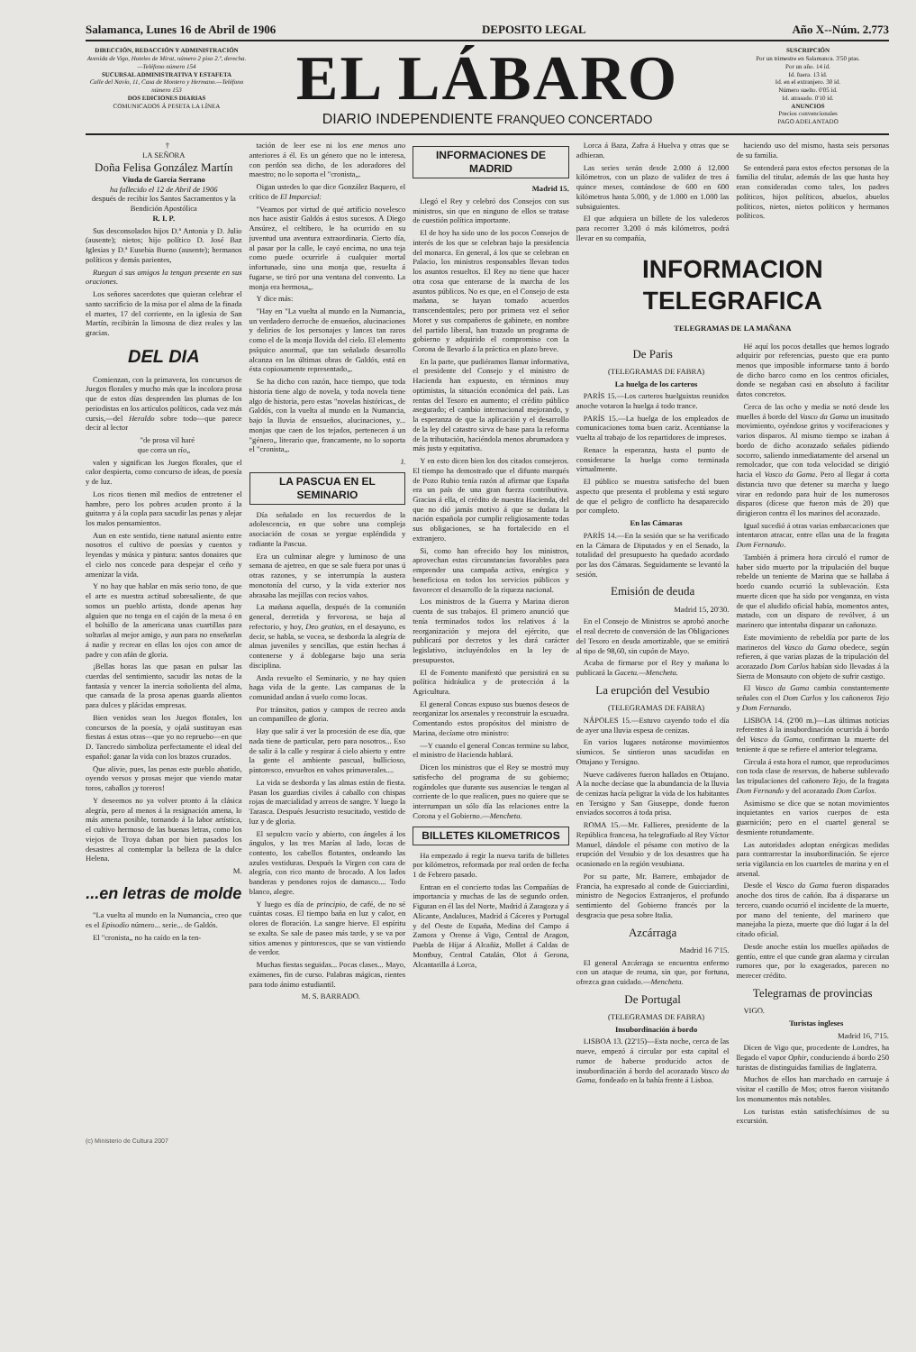Salamanca, Lunes 16 de Abril de 1906 DEPOSITO LEGAL Año X--Núm. 2.773
DIRECCIÓN, REDACCIÓN Y ADMINISTRACIÓN
Avenida de Vigo, Hoteles de Mirat, número 2 piso 2.º, derecha.—Teléfono número 154
SUCURSAL ADMINISTRATIVA Y ESTAFETA
Calle del Navío, 11, Casa de Montero y Hermano.—Teléfono número 153
DOS EDICIONES DIARIAS
COMUNICADOS Á PESETA LA LÍNEA
EL LÁBARO
DIARIO INDEPENDIENTE FRANQUEO CONCERTADO
SUSCRIPCIÓN
Por un trimestre en Salamanca. 3'50 ptas.
Por un año. 14 íd.
Id. fuera. 13 íd.
Id. en el extranjero. 30 íd.
Número suelto. 0'05 íd.
Id. atrasado. 0'10 íd.
ANUNCIOS
Precios convencionales
PAGO ADELANTADO
†
LA SEÑORA
Doña Felisa González Martín
Viuda de García Serrano
ha fallecido el 12 de Abril de 1906
después de recibir los Santos Sacramentos y la Bendición Apostólica
R. I. P.
Sus desconsolados hijos D.ª Antonia y D. Julio (ausente); nietos; hijo político D. José Baz Iglesias y D.ª Eusebia Bueno (ausente); hermanos políticos y demás parientes,
Ruegan á sus amigos la tengan presente en sus oraciones.
Los señores sacerdotes que quieran celebrar el santo sacrificio de la misa por el alma de la finada el martes, 17 del corriente, en la iglesia de San Martín, recibirán la limosna de diez reales y las gracias.
DEL DIA
Comienzan, con la primavera, los concursos de Juegos florales y mucho más que la incolora prosa que de estos días desprenden las plumas de los periodistas en los artículos políticos, cada vez más cursis,—del Heraldo sobre todo—que parece decir al lector
"de prosa vil haré
que corra un río„
valen y significan los Juegos florales, que el calor despierta, como concurso de ideas, de poesía y de luz.
Los ricos tienen mil medios de entretener el hambre, pero los pobres acuden pronto á la guitarra y á la copla para sacudir las penas y alejar los malos pensamientos.
Aun en este sentido, tiene natural asiento entre nosotros el cultivo de poesías y cuentos y leyendas y música y pintura: santos donaires que el cielo nos concede para despejar el ceño y amenizar la vida.
Y no hay que hablar en más serio tono, de que el arte es nuestra actitud sobresaliente, de que somos un pueblo artista, donde apenas hay alguien que no tenga en el cajón de la mesa ó en el bolsillo de la americana unas cuartillas para soltarlas al mejor amigo, y aun para no enseñarlas á nadie y recrear en ellas los ojos con amor de padre y con afán de gloria.
¡Bellas horas las que pasan en pulsar las cuerdas del sentimiento, sacudir las notas de la fantasía y vencer la inercia soñolienta del alma, que cansada de la prosa apenas guarda alientos para dulces y plácidas empresas.
Bien venidos sean los Juegos florales, los concursos de la poesía, y ojalá sustituyan esas fiestas á estas otras—que yo no repruebo—en que D. Tancredo simboliza perfectamente el ideal del español: ganar la vida con los brazos cruzados.
Que alivie, pues, las penas este pueblo abatido, oyendo versos y prosas mejor que viendo matar toros, caballos ¡y toreros!
Y deseemos no ya volver pronto á la clásica alegría, pero al menos á la resignación amena, lo más amena posible, tornando á la labor artística, el cultivo hermoso de las buenas letras, como los viejos de Troya daban por bien pasados los desastres al contemplar la belleza de la dulce Helena.
M.
...en letras de molde
"La vuelta al mundo en la Numancia„ creo que es el Episodio número... serie... de Galdós.
El "cronista„ no ha caído en la ten-
tación de leer ese ni los ene menos uno anteriores á él. Es un género que no le interesa, con perdón sea dicho, de los adoradores del maestro; no lo soporta el "cronista„.
Oigan ustedes lo que dice González Baquero, el crítico de El Imparcial:
"Veamos por virtud de qué artificio novelesco nos hace asistir Galdós á estos sucesos. A Diego Ansúrez, el celtíbero, le ha ocurrido en su juventud una aventura extraordinaria. Cierto día, al pasar por la calle, le cayó encima, no una teja como puede ocurrirle á cualquier mortal infortunado, sino una monja que, resuelta á fugarse, se tiró por una ventana del convento. La monja era hermosa„.
Y dice más:
"Hay en "La vuelta al mundo en la Numancia„ un verdadero derroche de ensueños, alucinaciones y delirios de los personajes y lances tan raros como el de la monja llovida del cielo. El elemento psíquico anormal, que tan señalado desarrollo alcanza en las últimas obras de Galdós, está en ésta copiosamente representado„.
Se ha dicho con razón, hace tiempo, que toda historia tiene algo de novela, y toda novela tiene algo de historia, pero estas "novelas históricas„ de Galdós, con la vuelta al mundo en la Numancia, bajo la lluvia de ensueños, alucinaciones, y... monjas que caen de los tejados, pertenecen á un "género„ literario que, francamente, no lo soporta el "cronista„.
J.
LA PASCUA EN EL SEMINARIO
Día señalado en los recuerdos de la adolescencia, en que sobre una compleja asociación de cosas se yergue espléndida y radiante la Pascua.
Era un culminar alegre y luminoso de una semana de ajetreo, en que se sale fuera por unas ú otras razones, y se interrumpía la austera monotonía del curso, y la vida exterior nos abrasaba las mejillas con recios vahos.
La mañana aquella, después de la comunión general, derretida y fervorosa, se baja al refectorio, y hoy, Deo gratias, en el desayuno, es decir, se habla, se vocea, se desborda la alegría de almas juveniles y sencillas, que están hechas á contenerse y á doblegarse bajo una seria disciplina.
Anda revuelto el Seminario, y no hay quien haga vida de la gente. Las campanas de la comunidad andan á vuelo como locas.
Por tránsitos, patios y campos de recreo anda un companilleo de gloria.
Hay que salir á ver la procesión de ese día, que nada tiene de particular, pero para nosotros... Eso de salir á la calle y respirar á cielo abierto y entre la gente el ambiente pascual, bullicioso, pintoresco, envueltos en vahos primaverales....
La vida se desborda y las almas están de fiesta. Pasan los guardias civiles á caballo con chispas rojas de marcialidad y arreos de sangre. Y luego la Tarasca. Después Jesucristo resucitado, vestido de luz y de gloria.
El sepulcro vacío y abierto, con ángeles á los ángulos, y las tres Marías al lado, locas de contento, los cabellos flotantes, ondeando las azules vestiduras. Después la Virgen con cara de alegría, con rico manto de brocado. A los lados banderas y pendones rojos de damasco.... Todo blanco, alegre.
Y luego es día de principio, de café, de no sé cuántas cosas. El tiempo baña en luz y calor, en olores de floración. La sangre hierve. El espíritu se exalta. Se sale de paseo más tarde, y se va por sitios amenos y pintorescos, que se van vistiendo de verdor.
Muchas fiestas seguidas... Pocas clases... Mayo, exámenes, fin de curso. Palabras mágicas, rientes para todo ánimo estudiantil.
M. S. BARRADO.
INFORMACIONES DE MADRID
Madrid 15.
Llegó el Rey y celebró dos Consejos con sus ministros, sin que en ninguno de ellos se tratase de cuestión política importante.
El de hoy ha sido uno de los pocos Consejos de interés de los que se celebran bajo la presidencia del monarca. En general, á los que se celebran en Palacio, los ministros responsables llevan todos los asuntos resueltos. El Rey no tiene que hacer otra cosa que enterarse de la marcha de los asuntos públicos. No es que, en el Consejo de esta mañana, se hayan tomado acuerdos transcendentales; pero por primera vez el señor Moret y sus compañeros de gabinete, en nombre del partido liberal, han trazado un programa de gobierno y adquirido el compromiso con la Corona de llevarlo á la práctica en plazo breve.
En la parte, que pudiéramos llamar informativa, el presidente del Consejo y el ministro de Hacienda han expuesto, en términos muy optimistas, la situación económica del país. Las rentas del Tesoro en aumento; el crédito público asegurado; el cambio internacional mejorando, y la esperanza de que la aplicación y el desarrollo de la ley del catastro sirva de base para la reforma de la tributación, haciéndola menos abrumadora y más justa y equitativa.
Y en esto dicen bien los dos citados consejeros. El tiempo ha demostrado que el difunto marqués de Pozo Rubio tenía razón al afirmar que España era un país de una gran fuerza contributiva. Gracias á ella, el crédito de nuestra Hacienda, del que no dió jamás motivo á que se dudara la nación española por cumplir religiosamente todas sus obligaciones, se ha fortalecido en el extranjero.
Si, como han ofrecido hoy los ministros, aprovechan estas circunstancias favorables para emprender una campaña activa, enérgica y beneficiosa en todos los servicios públicos y favorecer el desarrollo de la riqueza nacional.
Los ministros de la Guerra y Marina dieron cuenta de sus trabajos. El primero anunció que tenía terminados todos los relativos á la reorganización y mejora del ejército, que publicará por decretos y les dará carácter legislativo, incluyéndolos en la ley de presupuestos.
El de Fomento manifestó que persistirá en su política hidráulica y de protección á la Agricultura.
El general Concas expuso sus buenos deseos de reorganizar los arsenales y reconstruir la escuadra. Comentando estos propósitos del ministro de Marina, decíame otro ministro:
—Y cuando el general Concas termine su labor, el ministro de Hacienda hablará.
Dicen los ministros que el Rey se mostró muy satisfecho del programa de su gobierno; rogándoles que durante sus ausencias le tengan al corriente de lo que realicen, pues no quiere que se interrumpan un sólo día las relaciones entre la Corona y el Gobierno.—Mencheta.
BILLETES KILOMETRICOS
Ha empezado á regir la nueva tarifa de billetes por kilómetros, reformada por real orden de fecha 1 de Febrero pasado.
Entran en el concierto todas las Compañías de importancia y muchas de las de segundo orden. Figuran en él las del Norte, Madrid á Zaragoza y á Alicante, Andaluces, Madrid á Cáceres y Portugal y del Oeste de España, Medina del Campo á Zamora y Orense á Vigo, Central de Aragon, Puebla de Hijar á Alcañiz, Mollet á Caldas de Montbuy, Central Catalán, Olot á Gerona, Alcantarilla á Lorca,
Lorca á Baza, Zafra á Huelva y otras que se adhieran.
Las series serán desde 2.000 á 12.000 kilómetros, con un plazo de validez de tres á quince meses, contándose de 600 en 600 kilómetros hasta 5.000, y de 1.000 en 1.000 las subsiguientes.
El que adquiera un billete de los valederos para recorrer 3.200 ó más kilómetros, podrá llevar en su compañía,
haciendo uso del mismo, hasta seis personas de su familia.
Se entenderá para estos efectos personas de la familia del titular, además de las que hasta hoy eran consideradas como tales, los padres políticos, hijos políticos, abuelos, abuelos políticos, nietos, nietos políticos y hermanos políticos.
INFORMACION TELEGRAFICA
TELEGRAMAS DE LA MAÑANA
De Paris
(TELEGRAMAS DE FABRA)
La huelga de los carteros
PARÍS 15.—Los carteros huelguistas reunidos anoche votaron la huelga á todo trance.
PARÍS 15.—La huelga de los empleados de comunicaciones toma buen cariz. Acentúanse la vuelta al trabajo de los repartidores de impresos.
Renace la esperanza, hasta el punto de considerarse la huelga como terminada virtualmente.
El público se muestra satisfecho del buen aspecto que presenta el problema y está seguro de que el peligro de conflicto ha desaparecido por completo.
En las Cámaras
PARÍS 14.—En la sesión que se ha verificado en la Cámara de Diputados y en el Senado, la totalidad del presupuesto ha quedado acordado por las dos Cámaras. Seguidamente se levantó la sesión.
Emisión de deuda
Madrid 15, 20'30.
En el Consejo de Ministros se aprobó anoche el real decreto de conversión de las Obligaciones del Tesoro en deuda amortizable, que se emitirá al tipo de 98,60, sin cupón de Mayo.
Acaba de firmarse por el Rey y mañana lo publicará la Gaceta.—Mencheta.
La erupción del Vesubio
(TELEGRAMAS DE FABRA)
NÁPOLES 15.—Estuvo cayendo todo el día de ayer una lluvia espesa de cenizas.
En varios lugares notáronse movimientos sísmicos. Se sintieron unas sacudidas en Ottajano y Tersigno.
Nueve cadáveres fueron hallados en Ottajano. A la noche decíase que la abundancia de la lluvia de cenizas hacía peligrar la vida de los habitantes en Tersigno y San Giuseppe, donde fueron enviados socorros á toda prisa.
ROMA 15.—Mr. Fallieres, presidente de la República francesa, ha telegrafiado al Rey Víctor Manuel, dándole el pésame con motivo de la erupción del Vesubio y de los desastres que ha ocasionado en la región vesubiana.
Por su parte, Mr. Barrere, embajador de Francia, ha expresado al conde de Guicciardini, ministro de Negocios Extranjeros, el profundo sentimiento del Gobierno francés por la desgracia que pesa sobre Italia.
Azcárraga
Madrid 16 7'15.
El general Azcárraga se encuentra enfermo con un ataque de reuma, sin que, por fortuna, ofrezca gran cuidado.—Mencheta.
De Portugal
(TELEGRAMAS DE FABRA)
Insubordinación á bordo
LISBOA 13. (22'15)—Esta noche, cerca de las nueve, empezó á circular por esta capital el rumor de haberse producido actos de insubordinación á bordo del acorazado Vasco da Gama, fondeado en la bahía frente á Lisboa.
Hé aquí los pocos detalles que hemos logrado adquirir por referencias, puesto que era punto menos que imposible informarse tanto á bordo de dicho barco como en los centros oficiales, donde se negaban casi en absoluto á facilitar datos concretos.
Cerca de las ocho y media se notó desde los muelles á bordo del Vasco da Gama un inusitado movimiento, oyéndose gritos y vociferaciones y varios disparos. Al mismo tiempo se izaban á bordo de dicho acorazado señales pidiendo socorro, saliendo inmediatamente del arsenal un remolcador, que con toda velocidad se dirigió hacia el Vasco da Gama. Pero al llegar á corta distancia tuvo que detener su marcha y luego virar en redondo para huir de los numerosos disparos (dícese que fueron más de 20) que dirigieron contra él los marinos del acorazado.
Igual sucedió á otras varias embarcaciones que intentaron atracar, entre ellas una de la fragata Dom Fernando.
También á primera hora circuló el rumor de haber sido muerto por la tripulación del buque rebelde un teniente de Marina que se hallaba á bordo cuando ocurrió la sublevación. Esta muerte dicen que ha sido por venganza, en vista de que el aludido oficial había, momentos antes, matado, con un disparo de revólver, á un marinero que intentaba disparar un cañonazo.
Este movimiento de rebeldía por parte de los marineros del Vasco da Gama obedece, según refieren, á que varias plazas de la tripulación del acorazado Dom Carlos habían sido llevadas á la Sierra de Monsauto con objeto de sufrir castigo.
El Vasco da Gama cambia constantemente señales con el Dom Carlos y los cañoneros Tejo y Dom Fernando.
LISBOA 14. (2'00 m.)—Las últimas noticias referentes á la insubordinación ocurrida á bordo del Vasco da Gama, confirman la muerte del teniente á que se refiere el anterior telegrama.
Circula á esta hora el rumor, que reproducimos con toda clase de reservas, de haberse sublevado las tripulaciones del cañonero Tejo, de la fragata Dom Fernando y del acorazado Dom Carlos.
Asimismo se dice que se notan movimientos inquietantes en varios cuerpos de esta guarnición; pero en el cuartel general se desmiente rotundamente.
Las autoridades adoptan enérgicas medidas para contrarrestar la insubordinación. Se ejerce seria vigilancia en los cuarteles de marina y en el arsenal.
Desde el Vasco da Gama fueron disparados anoche dos tiros de cañón. Iba á dispararse un tercero, cuando ocurrió el incidente de la muerte, por mano del teniente, del marinero que manejaba la pieza, muerte que dió lugar á la del citado oficial.
Desde anoche están los muelles apiñados de gentío, entre el que cunde gran alarma y circulan rumores que, por lo exagerados, parecen no merecer crédito.
Telegramas de provincias
VIGO.
Turistas ingleses
Madrid 16, 7'15.
Dicen de Vigo que, procedente de Londres, ha llegado el vapor Ophir, conduciendo á bordo 250 turistas de distinguidas familias de Inglaterra.
Muchos de ellos han marchado en carruaje á visitar el castillo de Mos; otros fueron visitando los monumentos más notables.
Los turistas están satisfechísimos de su excursión.
(c) Ministerio de Cultura 2007